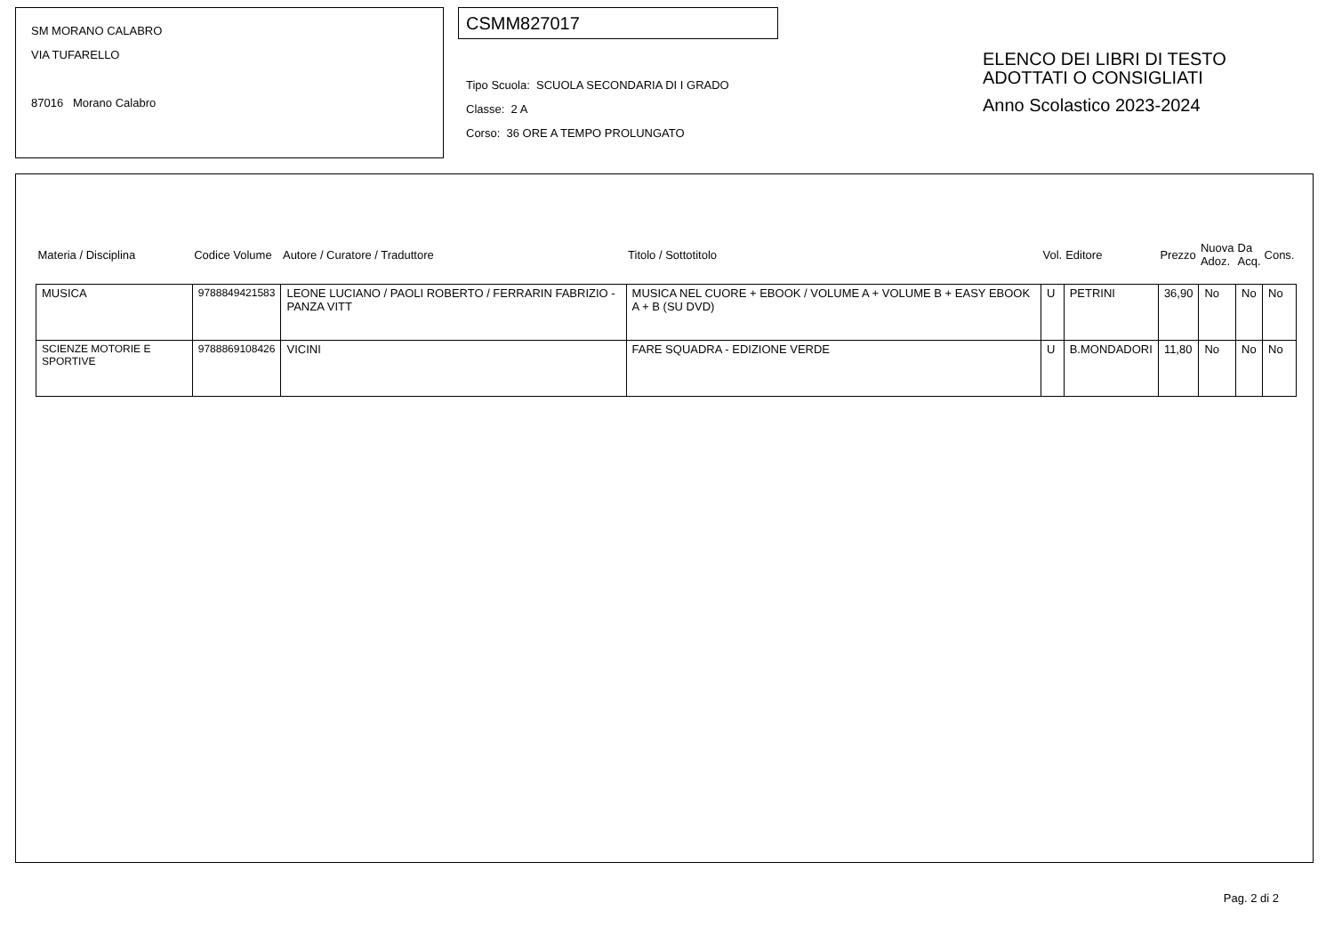SM MORANO CALABRO
VIA TUFARELLO
87016 Morano Calabro
CSMM827017
Tipo Scuola: SCUOLA SECONDARIA DI I GRADO
Classe: 2 A
Corso: 36 ORE A TEMPO PROLUNGATO
ELENCO DEI LIBRI DI TESTO
ADOTTATI O CONSIGLIATI
Anno Scolastico 2023-2024
| Materia / Disciplina | Codice Volume | Autore / Curatore / Traduttore | Titolo / Sottotitolo | Vol. | Editore | Prezzo | Nuova Adoz. | Da Acq. | Cons. |
| --- | --- | --- | --- | --- | --- | --- | --- | --- | --- |
| MUSICA | 9788849421583 | LEONE LUCIANO / PAOLI ROBERTO / FERRARIN FABRIZIO - PANZA VITT | MUSICA NEL CUORE + EBOOK / VOLUME A + VOLUME B + EASY EBOOK A + B (SU DVD) | U | PETRINI | 36,90 | No | No | No |
| SCIENZE MOTORIE E SPORTIVE | 9788869108426 | VICINI | FARE SQUADRA - EDIZIONE VERDE | U | B.MONDADORI | 11,80 | No | No | No |
Pag. 2 di 2